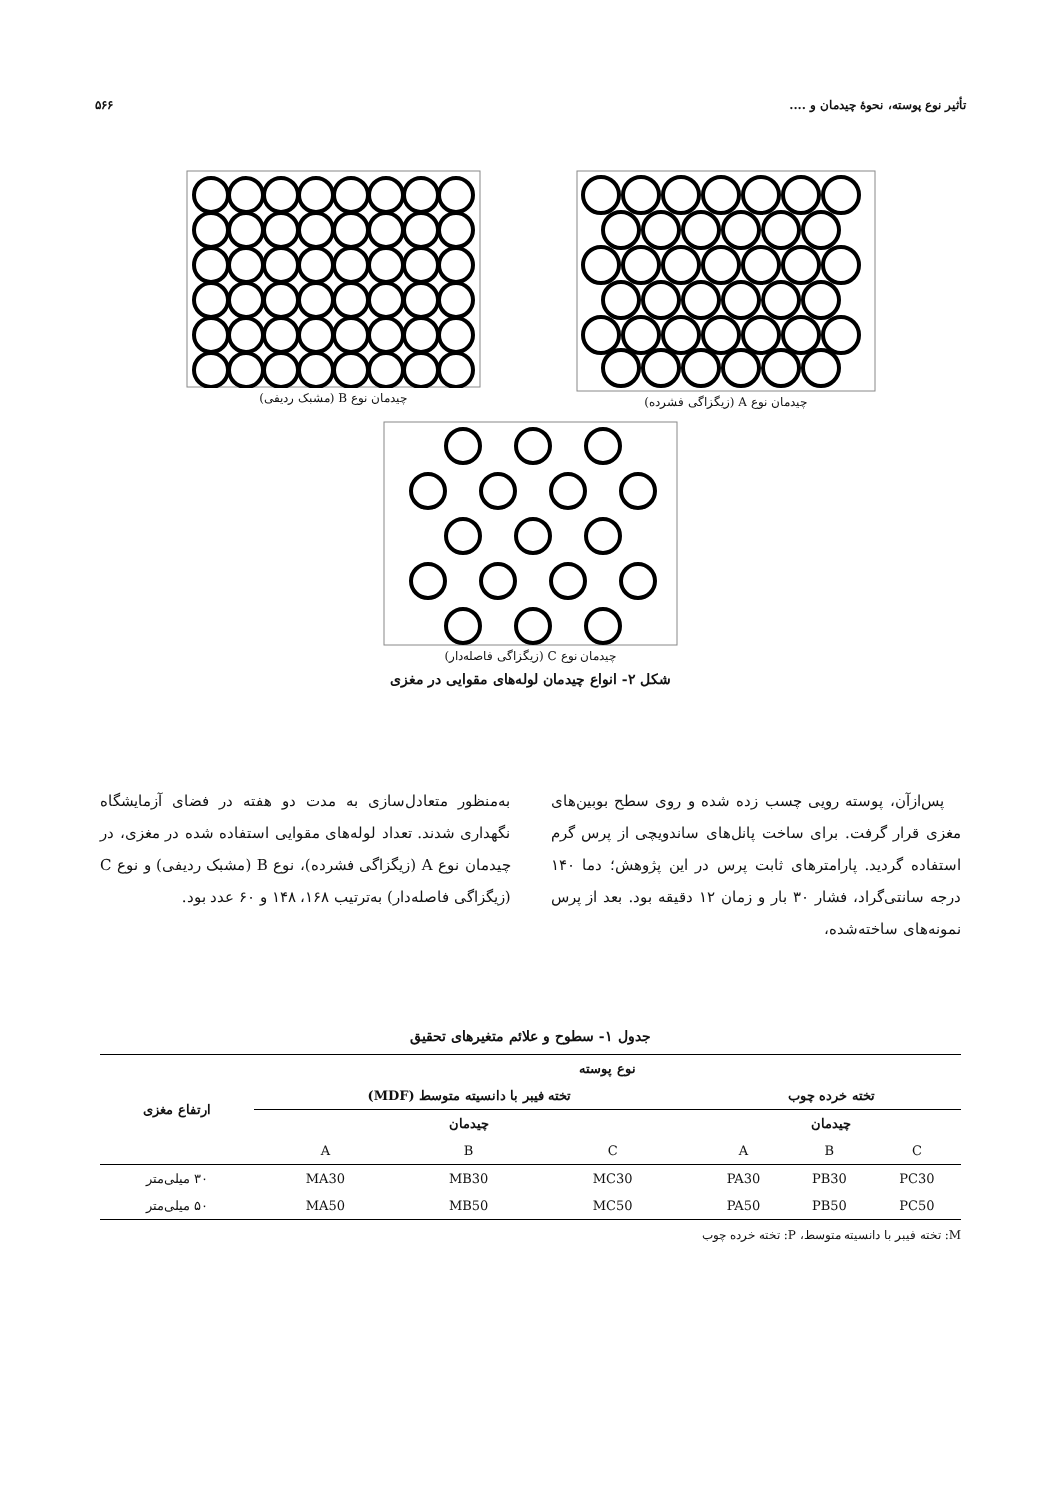تأثیر نوع پوسته، نحوهٔ چیدمان و .... ۵۶۶
چیدمان نوع A (زیگزاگی فشرده) چیدمان نوع B (مشبک ردیفی)
چیدمان نوع C (زیگزاگی فاصله‌دار)
شکل ۲- انواع چیدمان لوله‌های مقوایی در مغزی
پس‌ازآن، پوسته رویی چسب زده شده و روی سطح بوبین‌های مغزی قرار گرفت. برای ساخت پانل‌های ساندویچی از پرس گرم استفاده گردید. پارامترهای ثابت پرس در این پژوهش؛ دما ۱۴۰ درجه سانتی‌گراد، فشار ۳۰ بار و زمان ۱۲ دقیقه بود. بعد از پرس نمونه‌های ساخته‌شده،
به‌منظور متعادل‌سازی به مدت دو هفته در فضای آزمایشگاه نگهداری شدند. تعداد لوله‌های مقوایی استفاده شده در مغزی، در چیدمان نوع A (زیگزاگی فشرده)، نوع B (مشبک ردیفی) و نوع C (زیگزاگی فاصله‌دار) به‌ترتیب ۱۶۸، ۱۴۸ و ۶۰ عدد بود.
جدول ۱- سطوح و علائم متغیرهای تحقیق
| نوع پوسته | | | | | | | ارتفاع مغزی |
| --- | --- | --- | --- | --- | --- | --- | --- |
| تخته خرده چوب | | | | تخته فیبر با دانسیته متوسط (MDF) | | | |
| چیدمان | | | | چیدمان | | | |
| C | B | A | | C | B | A | |
| PC30 | PB30 | PA30 | | MC30 | MB30 | MA30 | ۳۰ میلی‌متر |
| PC50 | PB50 | PA50 | | MC50 | MB50 | MA50 | ۵۰ میلی‌متر |
M: تخته فیبر با دانسیته متوسط، P: تخته خرده چوب